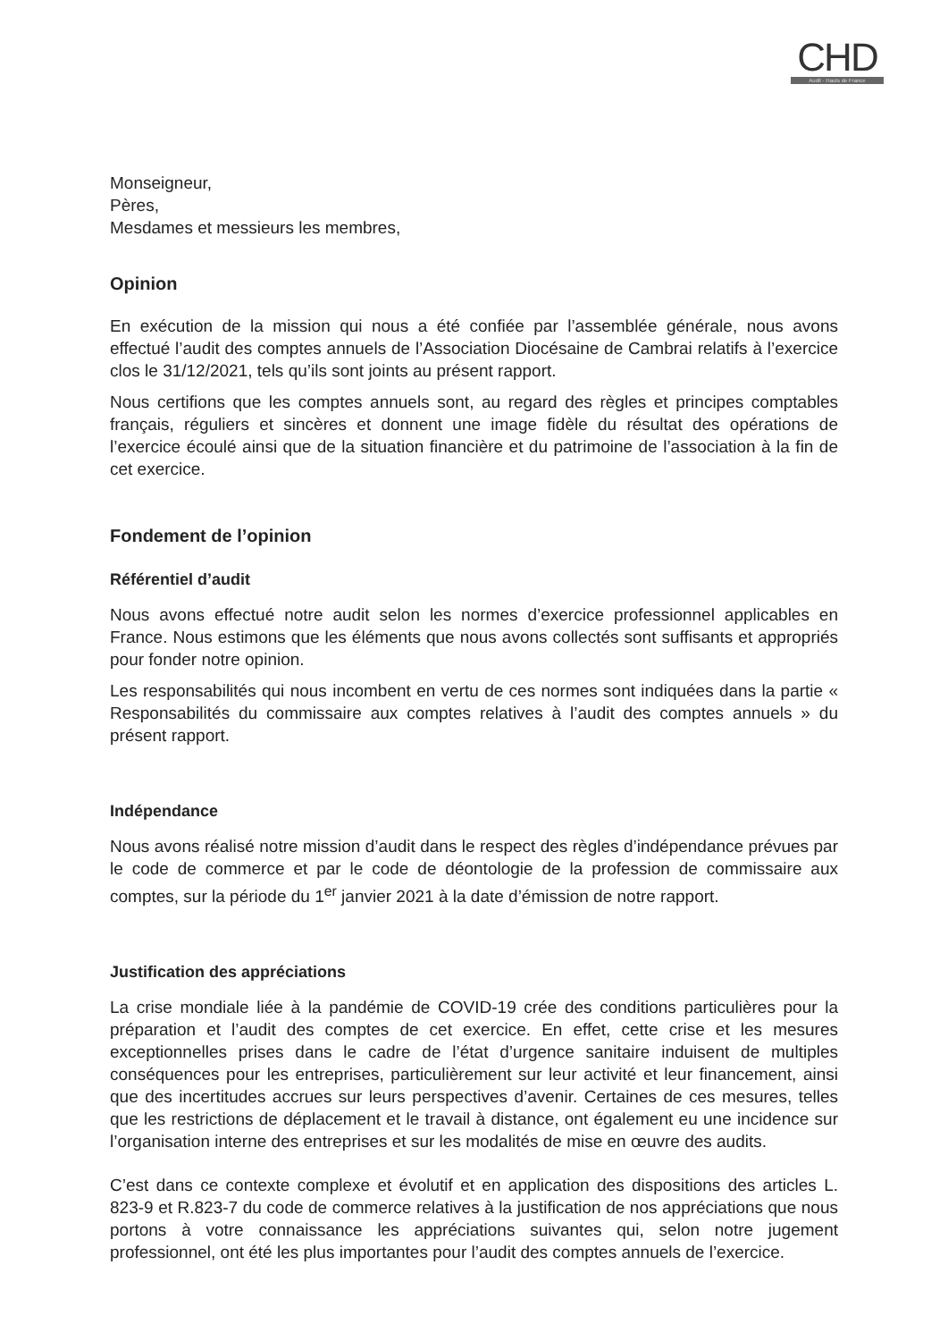CHD
Audit · Hauts de France
Monseigneur,
Pères,
Mesdames et messieurs les membres,
Opinion
En exécution de la mission qui nous a été confiée par l’assemblée générale, nous avons effectué l’audit des comptes annuels de l’Association Diocésaine de Cambrai relatifs à l’exercice clos le 31/12/2021, tels qu’ils sont joints au présent rapport.
Nous certifions que les comptes annuels sont, au regard des règles et principes comptables français, réguliers et sincères et donnent une image fidèle du résultat des opérations de l’exercice écoulé ainsi que de la situation financière et du patrimoine de l’association à la fin de cet exercice.
Fondement de l’opinion
Référentiel d’audit
Nous avons effectué notre audit selon les normes d’exercice professionnel applicables en France. Nous estimons que les éléments que nous avons collectés sont suffisants et appropriés pour fonder notre opinion.
Les responsabilités qui nous incombent en vertu de ces normes sont indiquées dans la partie « Responsabilités du commissaire aux comptes relatives à l’audit des comptes annuels » du présent rapport.
Indépendance
Nous avons réalisé notre mission d’audit dans le respect des règles d’indépendance prévues par le code de commerce et par le code de déontologie de la profession de commissaire aux comptes, sur la période du 1<sup>er</sup> janvier 2021 à la date d’émission de notre rapport.
Justification des appréciations
La crise mondiale liée à la pandémie de COVID-19 crée des conditions particulières pour la préparation et l’audit des comptes de cet exercice. En effet, cette crise et les mesures exceptionnelles prises dans le cadre de l’état d’urgence sanitaire induisent de multiples conséquences pour les entreprises, particulièrement sur leur activité et leur financement, ainsi que des incertitudes accrues sur leurs perspectives d’avenir. Certaines de ces mesures, telles que les restrictions de déplacement et le travail à distance, ont également eu une incidence sur l’organisation interne des entreprises et sur les modalités de mise en œuvre des audits.
C’est dans ce contexte complexe et évolutif et en application des dispositions des articles L. 823-9 et R.823-7 du code de commerce relatives à la justification de nos appréciations que nous portons à votre connaissance les appréciations suivantes qui, selon notre jugement professionnel, ont été les plus importantes pour l’audit des comptes annuels de l’exercice.